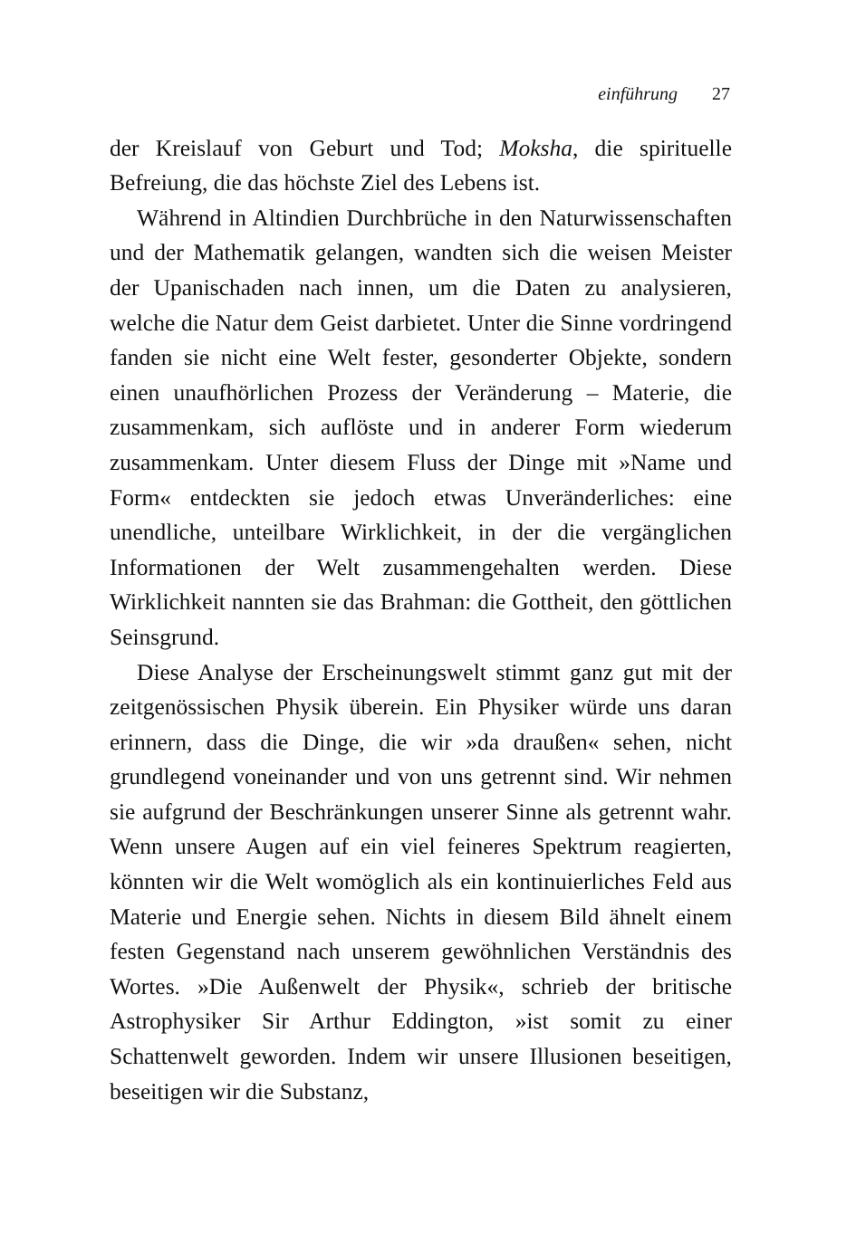einführung 27
der Kreislauf von Geburt und Tod; Moksha, die spirituelle Befreiung, die das höchste Ziel des Lebens ist.
Während in Altindien Durchbrüche in den Naturwissenschaften und der Mathematik gelangen, wandten sich die weisen Meister der Upanischaden nach innen, um die Daten zu analysieren, welche die Natur dem Geist darbietet. Unter die Sinne vordringend fanden sie nicht eine Welt fester, gesonderter Objekte, sondern einen unaufhörlichen Prozess der Veränderung – Materie, die zusammenkam, sich auflöste und in anderer Form wiederum zusammenkam. Unter diesem Fluss der Dinge mit »Name und Form« entdeckten sie jedoch etwas Unveränderliches: eine unendliche, unteilbare Wirklichkeit, in der die vergänglichen Informationen der Welt zusammengehalten werden. Diese Wirklichkeit nannten sie das Brahman: die Gottheit, den göttlichen Seinsgrund.
Diese Analyse der Erscheinungswelt stimmt ganz gut mit der zeitgenössischen Physik überein. Ein Physiker würde uns daran erinnern, dass die Dinge, die wir »da draußen« sehen, nicht grundlegend voneinander und von uns getrennt sind. Wir nehmen sie aufgrund der Beschränkungen unserer Sinne als getrennt wahr. Wenn unsere Augen auf ein viel feineres Spektrum reagierten, könnten wir die Welt womöglich als ein kontinuierliches Feld aus Materie und Energie sehen. Nichts in diesem Bild ähnelt einem festen Gegenstand nach unserem gewöhnlichen Verständnis des Wortes. »Die Außenwelt der Physik«, schrieb der britische Astrophysiker Sir Arthur Eddington, »ist somit zu einer Schattenwelt geworden. Indem wir unsere Illusionen beseitigen, beseitigen wir die Substanz,